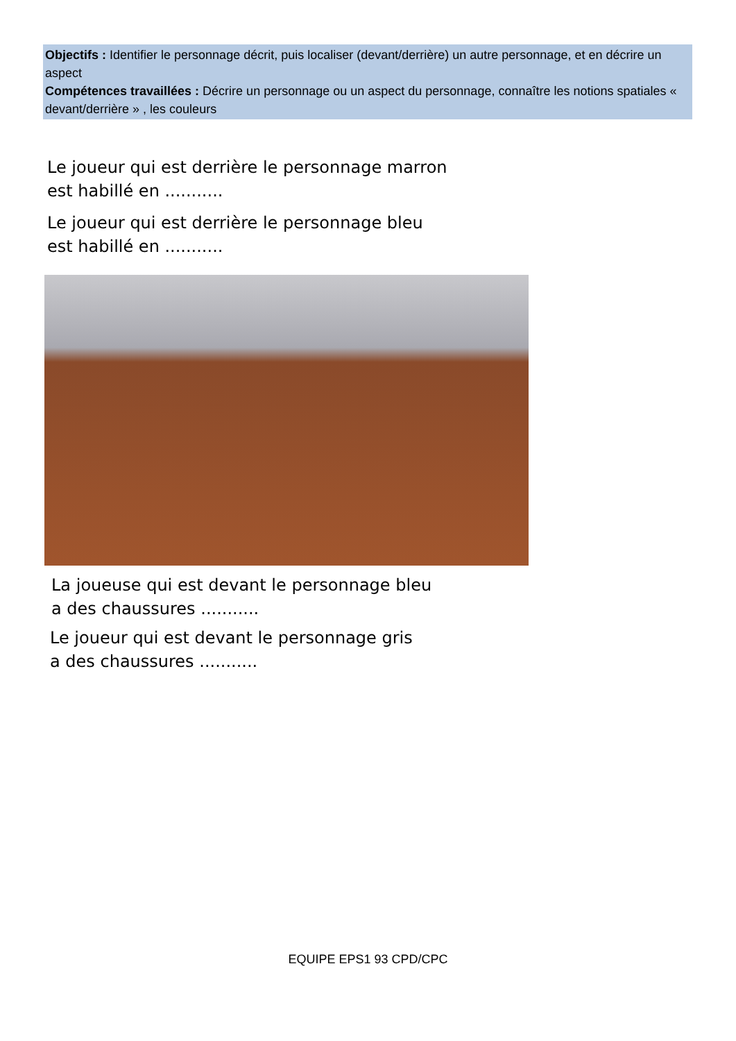Objectifs : Identifier le personnage décrit, puis localiser (devant/derrière) un autre personnage, et en décrire un aspect
Compétences travaillées : Décrire un personnage ou un aspect du personnage, connaître les notions spatiales « devant/derrière » , les couleurs
Le joueur qui est derrière le personnage marron
est habillé en ...........
Le joueur qui est derrière le personnage bleu
est habillé en ...........
La joueuse qui est devant le personnage bleu
a des chaussures ...........
Le joueur qui est devant le personnage gris
a des chaussures ...........
EQUIPE EPS1 93 CPD/CPC